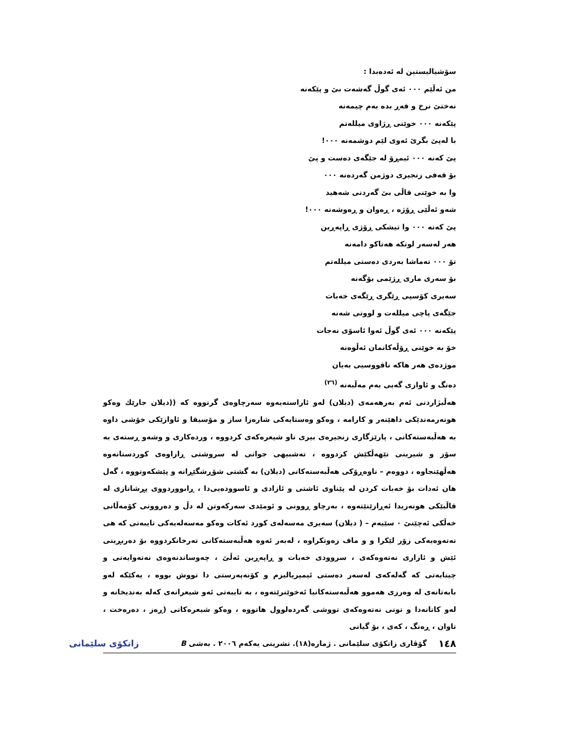سۆشیالیستین لە ئەدەبدا :
من ئەڵێم ٠٠٠ ئەی گوڵ گەشەت بێ و پێکەنە
نەختێ نرخ و فەڕ بدە بەم چیمەنە
پێکەنە ٠٠٠ خوێنی ڕژاوی میللەتم
با لەپێ بگرێ ئەوی لێم دوشمەنە ٠٠٠!
پێ کەنە ٠٠٠ ئیمڕۆ لە جێگەی دەست و پێ
بۆ قەفی زنجیری دوژمن گەردەنە ٠٠٠
وا بە خوێنی قاڵی بێ گەردنی شەهید
شەو ئەڵێی ڕۆژە ، ڕەوان و ڕەوشەنە ٠٠٠!
پێ کەنە ٠٠٠ وا تیشکی ڕۆژی ڕاپەڕین
هەر لەسەر لوتکە هەتاکو دامەنە
تۆ ٠٠٠ تەماشا بەردی دەستی میللەتم
بۆ سەری ماری ڕژێمی بۆگەنە
سەیری کۆسپی ڕێگری ڕێگەی خەبات
جێگەی پاچی میللەت و لووتی شەنە
پێکەنە ٠٠٠ ئەی گوڵ ئەوا ئاسۆی نەجات
خۆ بە خوێنی ڕۆڵەکانمان ئەڵوەنە
موژدەی هەر هاکە ناقووسیی بەیان
دەنگ و ئاوازی گەیی بەم مەڵبەنە <sup>(٢٦)</sup>
هەڵبژاردنی ئەم بەرهەمەی (دیلان) لەو ئاراستەیەوە سەرچاوەی گرتووە کە ((دیلان جارێك وەکو هونەرمەندێکی داهێنەر و کارامە ، وەکو وەستایەکی شارەزا ساز و مۆسیقا و ئاوازێکی خۆشی داوە بە هەڵبەستەکانی ، پارێزگاری زنجیرەی بیری ناو شیعرەکەی کردووە ، وردەکاری و وشەو ڕستەی بە سۆز و شیرینی تێهەڵکێش کردووە ، تەشبیهی جوانی لە سروشتی ڕازاوەی کوردستانەوە هەڵهێنجاوە ، دووەم – ناوەڕۆکی هەڵبەستەکانی (دیلان) بە گشتی شۆڕشگێڕانە و پێشکەوتووە ، گەل هان ئەدات بۆ خەبات کردن لە پێناوی ئاشتی و ئازادی و ئاسوودەیی‌دا ، ڕابووردووی پڕشانازی لە قاڵبێکی هونەریدا ئەڕازێنێتەوە ، بەرچاو ڕوونی و ئومێدی سەرکەوتن لە دڵ و دەروونی کۆمەڵانی خەڵکی ئەچێنێ ٠ سێیەم – ( دیلان) سەیری مەسەلەی کورد ئەکات وەکو مەسەلەیەکی تایبەتی کە هی نەتەوەیەکی زۆر لێکرا و و ماف زەوتکراوە ، لەبەر ئەوە هەڵبەستەکانی تەرخانکردووە بۆ دەربڕینی ئێش و ئازاری نەتەوەکەی ، سروودی خەبات و ڕاپەڕین ئەڵێ ، چەوساندنەوەی نەتەوایەتی و چینایەتی کە گەلەکەی لەسەر دەستی ئیمپریالیزم و کۆنەپەرستی دا تووش بووە ، یەکێکە لەو بابەتانەی لە وەرزی هەموو هەڵبەستەکانیا ئەخوێنرێتەوە ، بە تایبەتی ئەو شیعرانەی کەلە بەندیخانە و لەو کاتانەدا و تونی نەتەوەکەی تووشی گەردەلوول هاتووە ، وەکو شیعرەکانی (ڕەز ، دەرەخت ، تاوان ، ڕەنگ ، کەی ، بۆ گیانی
١٤٨ گۆڤاری زانکۆی سلێمانی . ژمارە(١٨). تشرینی یەکەم ٢٠٠٦ . بەشی B زانکۆی سلێمانی